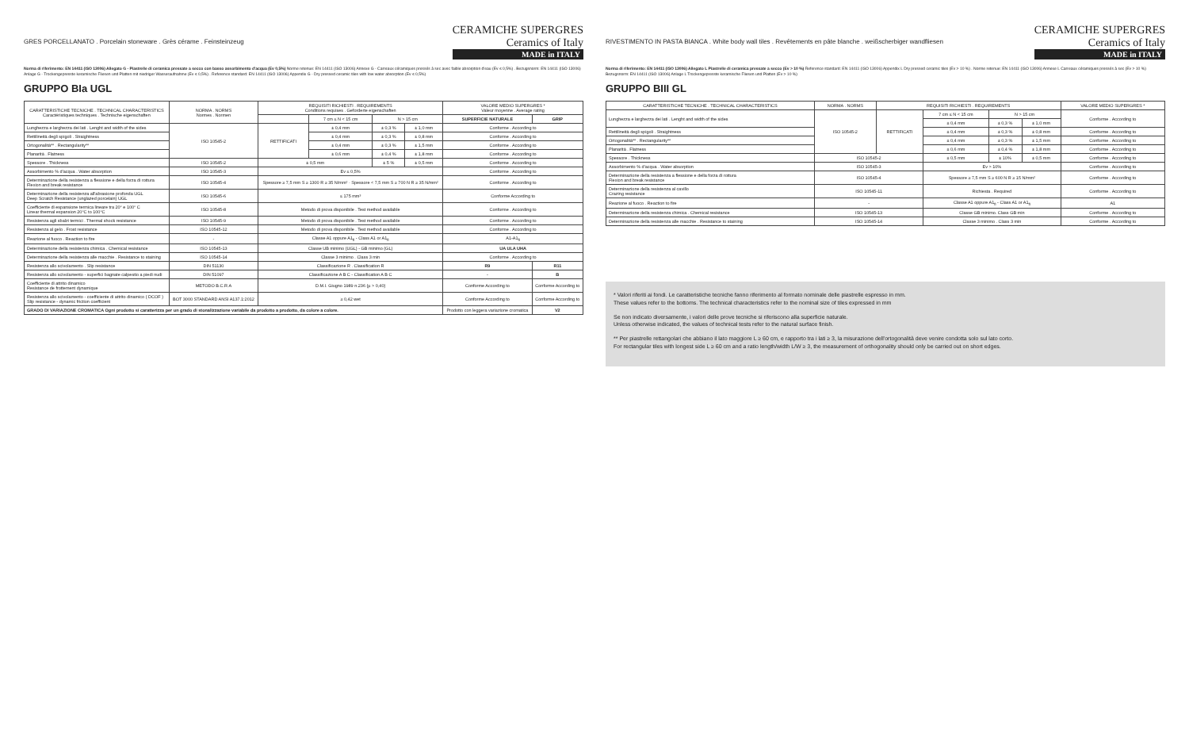GRES PORCELLANATO . Porcelain stoneware . Grès cérame . Feinsteinzeug
CERAMICHE SUPERGRES
Ceramics of Italy
MADE in ITALY
Norma di riferimento: EN 14411 (ISO 13006) Allegato G - Piastrelle di ceramica pressate a secco con basso assorbimento d'acqua (Ev 0,5%) Norme retenue: EN 14411 (ISO 13006) Annexe G - Carreaux céramiques pressés à sec avec faible absorption d'eau (Ev ≤ 0,5%) . Bezugsnorm: EN 14411 (ISO 13006) Anlage G - Trockengepresste keramische Fliesen und Platten mit niedriger Wasseraufnahme (Ev ≤ 0,5%) . Reference standard: EN 14411 (ISO 13006) Appendix G - Dry pressed ceramic tiles with low water absorption (Ev ≤ 0,5%)
GRUPPO BIa UGL
| CARATTERISTICHE TECNICHE . TECHNICAL CHARACTERISTICS Caractéristiques techniques . Technische eigenschaften | NORMA . NORMS Normes . Normen | REQUISITI RICHIESTI . REQUIREMENTS Conditions requises . Geforderte eigenschaften | | | | VALORE MEDIO SUPERGRES * Valeur moyenne . Average rating | |
| --- | --- | --- | --- | --- | --- | --- | --- |
| | | | 7 cm ≤ N < 15 cm | N > 15 cm | | SUPERFICIE NATURALE | GRIP |
| Lunghezza e larghezza dei lati . Lenght and width of the sides | ISO 10545-2 | RETTIFICATI | ± 0,4 mm | ± 0,3 % | ± 1,0 mm | Conforme . According to | |
| Rettilineità degli spigoli . Straightness | | | ± 0,4 mm | ± 0,3 % | ± 0,8 mm | Conforme . According to | |
| Ortogonalità** . Rectangularity** | | | ± 0,4 mm | ± 0,3 % | ± 1,5 mm | Conforme . According to | |
| Planarità . Flatness | | | ± 0,6 mm | ± 0,4 % | ± 1,8 mm | Conforme . According to | |
| Spessore . Thickness | ISO 10545-2 | ± 0,5 mm | | ± 5 % | ± 0,5 mm | Conforme . According to | |
| Assorbimento % d'acqua . Water absorption | ISO 10545-3 | Ev ≤ 0,5% | | | | Conforme . According to | |
| Determinazione della resistenza a flessione e della forza di rottura Flexion and break resistance | ISO 10545-4 | Spessore ≥ 7,5 mm S ≥ 1300 R ≥ 35 N/mm² · Spessore < 7,5 mm S ≥ 700 N R ≥ 35 N/mm² | | | | Conforme . According to | |
| Determinazione della resistenza all'abrasione profonda UGL Deep Scratch Resistance (unglazed porcelain) UGL | ISO 10545-6 | ≤ 175 mm³ | | | | Conforme According to | |
| Coefficiente di espansione termica lineare tra 20° e 100° C Linear thermal expansion 20°C to 100°C | ISO 10545-8 | Metodo di prova disponibile . Test method available | | | | Conforme . According to | |
| Resistenza agli sbalzi termici . Thermal shock resistance | ISO 10545-9 | Metodo di prova disponibile . Test method available | | | | Conforme . According to | |
| Resistenza al gelo . Frost resistance | ISO 10545-12 | Metodo di prova disponibile . Test method available | | | | Conforme . According to | |
| Reazione al fuoco . Reaction to fire | - | Classe A1 oppure A1<sub>fl</sub> - Class A1 or A1<sub>fl</sub> | | | | A1-A1<sub>fl</sub> | |
| Determinazione della resistenza chimica . Chemical resistance | ISO 10545-13 | Classe UB minimo (UGL) - GB minimo (GL) | | | | UA ULA UHA | |
| Determinazione della resistenza alle macchie . Resistance to staining | ISO 10545-14 | Classe 3 minimo . Class 3 min | | | | Conforme . According to | |
| Resistenza allo scivolamento . Slip resistance | DIN 51130 | Classificazione R . Classification R | | | | R9 | R11 |
| Resistenza allo scivolamento - superfici bagnate calpestio a piedi nudi | DIN 51097 | Classificazione A B C - Classification A B C | | | | - | B |
| Coefficiente di attrito dinamico Resistance de frottement dynamique | METODO B.C.R.A | D.M.I. Giugno 1989 n.236 (µ > 0,40) | | | | Conforme According to | Conforme According to |
| Resistenza allo scivolamento - coefficiente di attrito dinamico ( DCOF ) Slip resistance - dynamic friction coefficient | BOT 3000 STANDARD ANSI A137.1:2012 | ≥ 0,42 wet | | | | Conforme According to | Conforme According to |
| GRADO DI VARIAZIONE CROMATICA Ogni prodotto si caratterizza per un grado di stonalizzazione variabile da prodotto a prodotto, da colore a colore. | | | | | | Prodotto con leggera variazione cromatica | V2 |
RIVESTIMENTO IN PASTA BIANCA . White body wall tiles . Revêtements en pâte blanche . weißscherbiger wandfliesen
CERAMICHE SUPERGRES
Ceramics of Italy
MADE in ITALY
Norma di riferimento: EN 14411 (ISO 13006) Allegato L Piastrelle di ceramica pressate a secco (Ev > 10 %) Reference standard: EN 14411 (ISO 13006) Appendix L Dry pressed ceramic tiles (Ev > 10 %) . Norme retenue: EN 14411 (ISO 13006) Annexe L Carreaux céramiques pressés à sec (Ev > 10 %) Bezugsnorm: EN 14411 (ISO 13006) Anlage L Trockengepresste keramische Fliesen und Platten (Ev > 10 %)
GRUPPO BIII GL
| CARATTERISTICHE TECNICHE . TECHNICAL CHARACTERISTICS | NORMA . NORMS | REQUISITI RICHIESTI . REQUIREMENTS | | | | VALORE MEDIO SUPERGRES * |
| --- | --- | --- | --- | --- | --- | --- |
| Lunghezza e larghezza dei lati . Lenght and width of the sides | ISO 10545-2 | RETTIFICATI | 7 cm ≤ N < 15 cm | N > 15 cm | | Conforme . According to |
| | | | ± 0,4 mm | ± 0,3 % | ± 1,0 mm | |
| Rettilineità degli spigoli . Straightness | | | ± 0,4 mm | ± 0,3 % | ± 0,8 mm | Conforme . According to |
| Ortogonalità** . Rectangularity** | | | ± 0,4 mm | ± 0,3 % | ± 1,5 mm | Conforme . According to |
| Planarità . Flatness | | | ± 0,6 mm | ± 0,4 % | ± 1,8 mm | Conforme . According to |
| Spessore . Thickness | ISO 10545-2 | | ± 0,5 mm | ± 10% | ± 0,5 mm | Conforme . According to |
| Assorbimento % d'acqua . Water absorption | ISO 10545-3 | | Ev > 10% | | | Conforme . According to |
| Determinazione della resistenza a flessione e della forza di rottura Flexion and break resistance | ISO 10545-4 | | Spessore ≥ 7,5 mm S ≥ 600 N R ≥ 15 N/mm² | | | Conforme . According to |
| Determinazione della resistenza al cavillo Crazing resistance | ISO 10545-11 | | Richiesta . Required | | | Conforme . According to |
| Reazione al fuoco . Reaction to fire | - | | Classe A1 oppure A1<sub>fl</sub> - Class A1 or A1<sub>fl</sub> | | | A1 |
| Determinazione della resistenza chimica . Chemical resistance | ISO 10545-13 | | Classe GB minimo. Class GB min | | | Conforme . According to |
| Determinazione della resistenza alle macchie . Resistance to staining | ISO 10545-14 | | Classe 3 minimo . Class 3 min | | | Conforme . According to |
* Valori riferiti ai fondi. Le caratteristiche tecniche fanno riferimento al formato nominale delle piastrelle espresso in mm.
These values refer to the bottoms. The technical characteristics refer to the nominal size of tiles expressed in mm
Se non indicato diversamente, i valori delle prove tecniche si riferiscono alla superficie naturale.
Unless otherwise indicated, the values of technical tests refer to the natural surface finish.
** Per piastrelle rettangolari che abbiano il lato maggiore L ≥ 60 cm, e rapporto tra i lati ≥ 3, la misurazione dell'ortogonalità deve venire condotta solo sul lato corto.
For rectangular tiles with longest side L ≥ 60 cm and a ratio length/width L/W ≥ 3, the measurement of orthogonality should only be carried out on short edges.